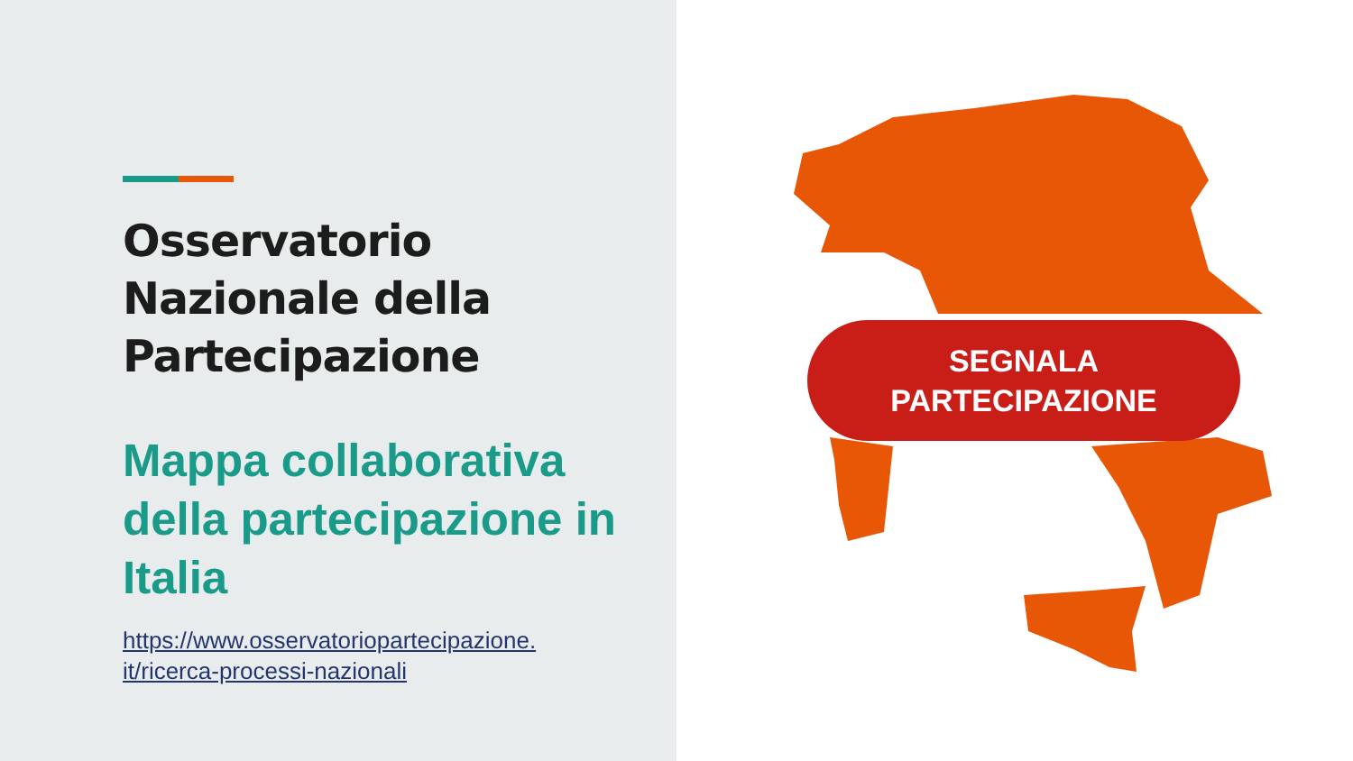Osservatorio Nazionale della Partecipazione
Mappa collaborativa della partecipazione in Italia
https://www.osservatoriopartecipazione.
it/ricerca-processi-nazionali
SEGNALA
PARTECIPAZIONE